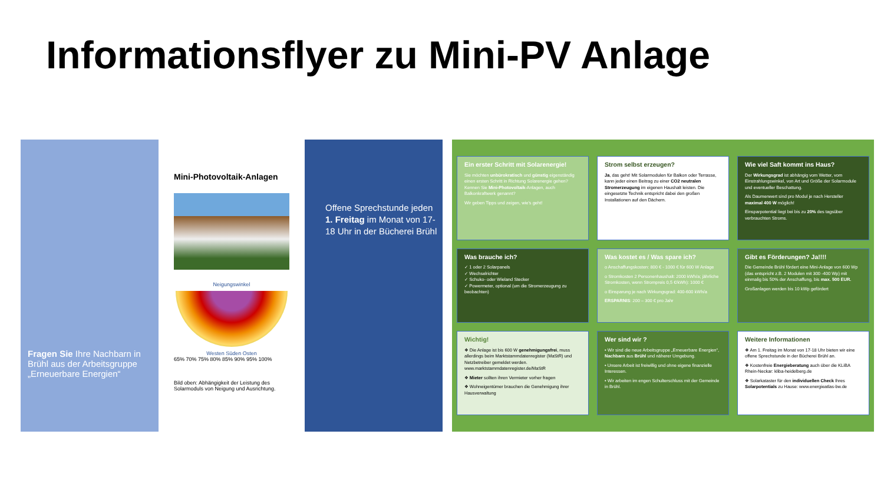Informationsflyer zu Mini-PV Anlage
Fragen Sie Ihre Nachbarn in Brühl aus der Arbeitsgruppe „Erneuerbare Energien“
Mini-Photovoltaik-Anlagen
Neigungswinkel
Westen Süden Osten
65% 70% 75% 80% 85% 90% 95% 100%
Bild oben: Abhängigkeit der Leistung des Solarmoduls von Neigung und Ausrichtung.
Offene Sprechstunde jeden 1. Freitag im Monat von 17-18 Uhr in der Bücherei Brühl
Ein erster Schritt mit Solarenergie!
Sie möchten unbürokratisch und günstig eigenständig einen ersten Schritt in Richtung Solarenergie gehen? Kennen Sie Mini-Photovoltaik-Anlagen, auch Balkonkraftwerk genannt?
Wir geben Tipps und zeigen, wie's geht!
Strom selbst erzeugen?
Ja, das geht! Mit Solarmodulen für Balkon oder Terrasse, kann jeder einen Beitrag zu einer CO2 neutralen Stromerzeugung im eigenen Haushalt leisten. Die eingesetzte Technik entspricht dabei den großen Installationen auf den Dächern.
Wie viel Saft kommt ins Haus?
Der Wirkungsgrad ist abhängig vom Wetter, vom Einstrahlungswinkel, von Art und Größe der Solarmodule und eventueller Beschattung.
Als Daumenwert sind pro Modul je nach Hersteller maximal 400 W möglich!
Einsparpotential liegt bei bis zu 20% des tagsüber verbrauchten Stroms.
Was brauche ich?
✓ 1 oder 2 Solarpanels
✓ Wechselrichter
✓ Schuko- oder Wieland Stecker
✓ Powermeter, optional (um die Stromerzeugung zu beobachten)
Was kostet es / Was spare ich?
o Anschaffungskosten: 800 € - 1000 € für 600 W Anlage
o Stromkosten 2 Personenhaushalt: 2000 kWh/a; jährliche Stromkosten, wenn Strompreis 0,5 €/kWh): 1000 €
o Einsparung je nach Wirkungsgrad: 400-600 kWh/a
ERSPARNIS: 200 – 300 € pro Jahr
Gibt es Förderungen? Ja!!!!
Die Gemeinde Brühl fördert eine Mini-Anlage von 600 Wp (das entspricht z.B. 2 Modulen mit 300 -400 Wp) mit einmalig bis 50% der Anschaffung, bis max. 500 EUR.
Großanlagen werden bis 10 kWp gefördert
Wichtig!
❖ Die Anlage ist bis 600 W genehmigungsfrei, muss allerdings beim Marktstammdatenregister (MaStR) und Netzbetreiber gemeldet werden. www.marktstammdatenregister.de/MaStR
❖ Mieter sollten ihren Vermieter vorher fragen
❖ Wohneigentümer brauchen die Genehmigung ihrer Hausverwaltung
Wer sind wir ?
• Wir sind die neue Arbeitsgruppe „Erneuerbare Energien“, Nachbarn aus Brühl und näherer Umgebung.
• Unsere Arbeit ist freiwillig und ohne eigene finanzielle Interessen.
• Wir arbeiten im engen Schulterschluss mit der Gemeinde in Brühl.
Weitere Informationen
❖ Am 1. Freitag im Monat von 17-18 Uhr bieten wir eine offene Sprechstunde in der Bücherei Brühl an.
❖ Kostenfreie Energieberatung auch über die KLiBA Rhein-Neckar: kliba-heidelberg.de
❖ Solarkataster für den individuellen Check Ihres Solarpotentials zu Hause: www.energieatlas-bw.de